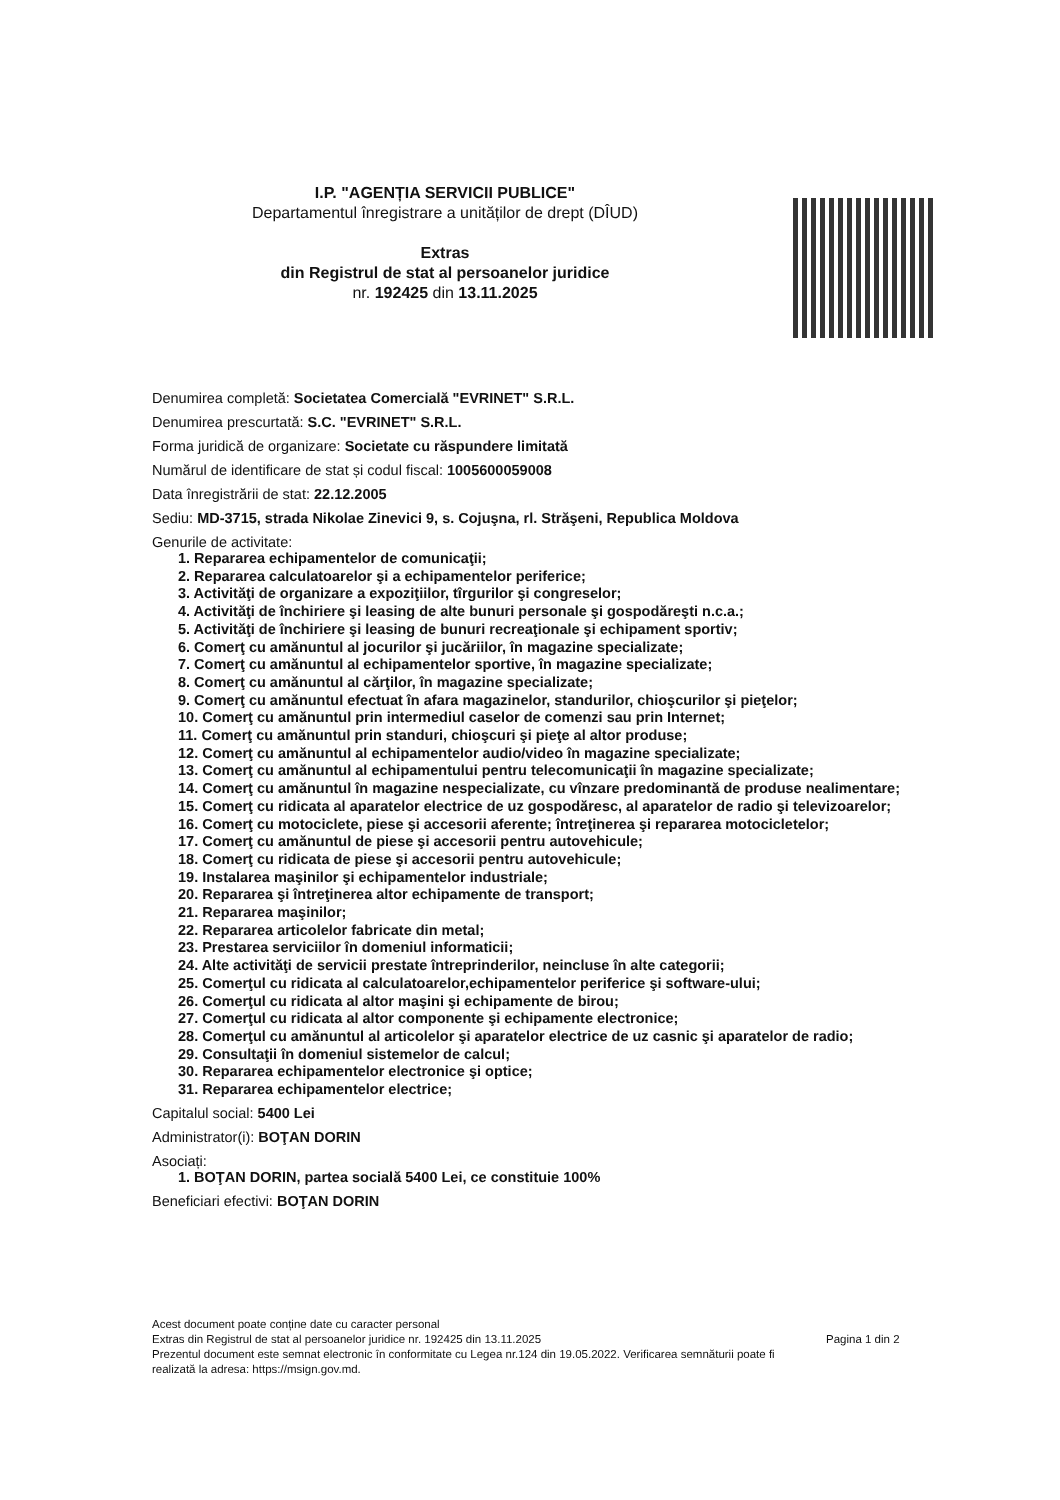I.P. "AGENȚIA SERVICII PUBLICE"
Departamentul înregistrare a unităților de drept (DÎUD)
Extras
din Registrul de stat al persoanelor juridice
nr. 192425 din 13.11.2025
Denumirea completă: Societatea Comercială "EVRINET" S.R.L.
Denumirea prescurtată: S.C. "EVRINET" S.R.L.
Forma juridică de organizare: Societate cu răspundere limitată
Numărul de identificare de stat și codul fiscal: 1005600059008
Data înregistrării de stat: 22.12.2005
Sediu: MD-3715, strada Nikolae Zinevici 9, s. Cojuşna, rl. Străşeni, Republica Moldova
Genurile de activitate:
1. Repararea echipamentelor de comunicaţii;
2. Repararea calculatoarelor şi a echipamentelor periferice;
3. Activităţi de organizare a expoziţiilor, tîrgurilor şi congreselor;
4. Activităţi de închiriere şi leasing de alte bunuri personale şi gospodăreşti n.c.a.;
5. Activităţi de închiriere şi leasing de bunuri recreaţionale şi echipament sportiv;
6. Comerţ cu amănuntul al jocurilor şi jucăriilor, în magazine specializate;
7. Comerţ cu amănuntul al echipamentelor sportive, în magazine specializate;
8. Comerţ cu amănuntul al cărţilor, în magazine specializate;
9. Comerţ cu amănuntul efectuat în afara magazinelor, standurilor, chioşcurilor şi pieţelor;
10. Comerţ cu amănuntul prin intermediul caselor de comenzi sau prin Internet;
11. Comerţ cu amănuntul prin standuri, chioşcuri şi pieţe al altor produse;
12. Comerţ cu amănuntul al echipamentelor audio/video în magazine specializate;
13. Comerţ cu amănuntul al echipamentului pentru telecomunicaţii în magazine specializate;
14. Comerţ cu amănuntul în magazine nespecializate, cu vînzare predominantă de produse nealimentare;
15. Comerţ cu ridicata al aparatelor electrice de uz gospodăresc, al aparatelor de radio şi televizoarelor;
16. Comerţ cu motociclete, piese şi accesorii aferente; întreţinerea şi repararea motocicletelor;
17. Comerţ cu amănuntul de piese şi accesorii pentru autovehicule;
18. Comerţ cu ridicata de piese şi accesorii pentru autovehicule;
19. Instalarea maşinilor şi echipamentelor industriale;
20. Repararea şi întreţinerea altor echipamente de transport;
21. Repararea maşinilor;
22. Repararea articolelor fabricate din metal;
23. Prestarea serviciilor în domeniul informaticii;
24. Alte activităţi de servicii prestate întreprinderilor, neincluse în alte categorii;
25. Comerţul cu ridicata al calculatoarelor,echipamentelor periferice şi software-ului;
26. Comerţul cu ridicata al altor maşini şi echipamente de birou;
27. Comerţul cu ridicata al altor componente şi echipamente electronice;
28. Comerţul cu amănuntul al articolelor şi aparatelor electrice de uz casnic şi aparatelor de radio;
29. Consultaţii în domeniul sistemelor de calcul;
30. Repararea echipamentelor electronice şi optice;
31. Repararea echipamentelor electrice;
Capitalul social: 5400 Lei
Administrator(i): BOŢAN DORIN
Asociați:
1. BOŢAN DORIN, partea socială 5400 Lei, ce constituie 100%
Beneficiari efectivi: BOŢAN DORIN
Acest document poate conține date cu caracter personal
Extras din Registrul de stat al persoanelor juridice nr. 192425 din 13.11.2025
Prezentul document este semnat electronic în conformitate cu Legea nr.124 din 19.05.2022. Verificarea semnăturii poate fi realizată la adresa: https://msign.gov.md.
Pagina 1 din 2